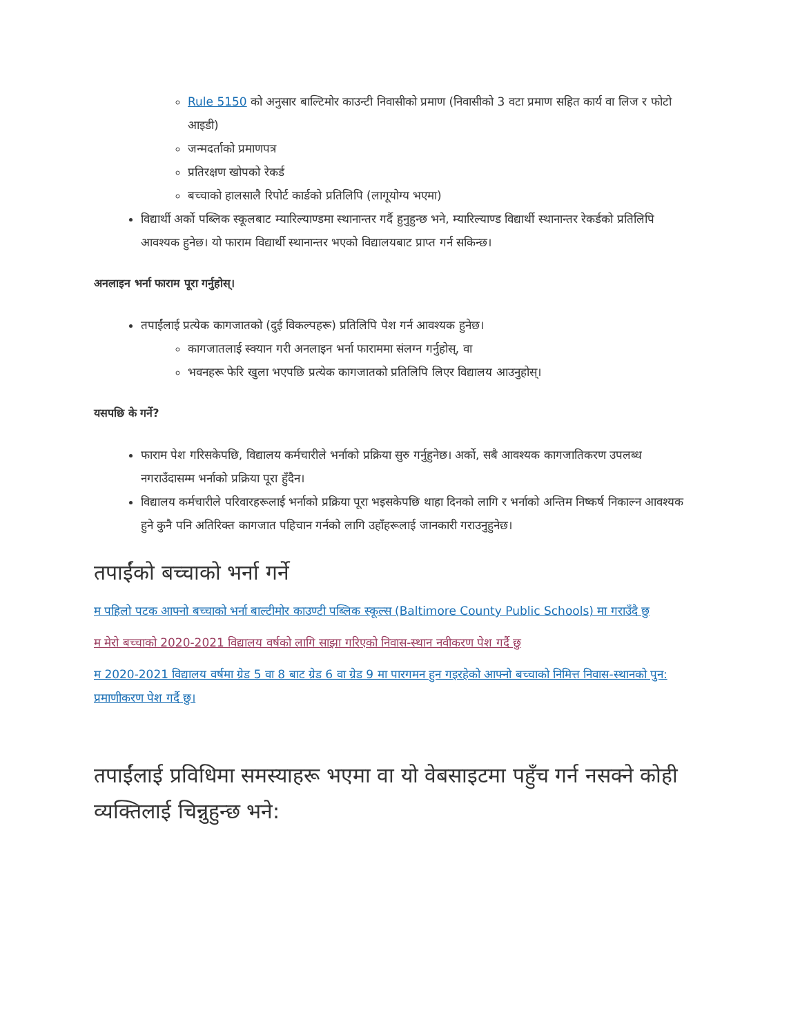Rule 5150 को अनुसार बाल्टिमोर काउन्टी निवासीको प्रमाण (निवासीको 3 वटा प्रमाण सहित कार्य वा लिज र फोटो आइडी)
जन्मदर्ताको प्रमाणपत्र
प्रतिरक्षण खोपको रेकर्ड
बच्चाको हालसालै रिपोर्ट कार्डको प्रतिलिपि (लागूयोग्य भएमा)
विद्यार्थी अर्को पब्लिक स्कूलबाट म्यारिल्याण्डमा स्थानान्तर गर्दै हुनुहुन्छ भने, म्यारिल्याण्ड विद्यार्थी स्थानान्तर रेकर्डको प्रतिलिपि आवश्यक हुनेछ। यो फाराम विद्यार्थी स्थानान्तर भएको विद्यालयबाट प्राप्त गर्न सकिन्छ।
अनलाइन भर्ना फाराम पूरा गर्नुहोस्।
तपाईंलाई प्रत्येक कागजातको (दुई विकल्पहरू) प्रतिलिपि पेश गर्न आवश्यक हुनेछ।
कागजातलाई स्क्यान गरी अनलाइन भर्ना फाराममा संलग्न गर्नुहोस्, वा
भवनहरू फेरि खुला भएपछि प्रत्येक कागजातको प्रतिलिपि लिएर विद्यालय आउनुहोस्।
यसपछि के गर्ने?
फाराम पेश गरिसकेपछि, विद्यालय कर्मचारीले भर्नाको प्रक्रिया सुरु गर्नुहुनेछ। अर्को, सबै आवश्यक कागजातिकरण उपलब्ध नगराउँदासम्म भर्नाको प्रक्रिया पूरा हुँदैन।
विद्यालय कर्मचारीले परिवारहरूलाई भर्नाको प्रक्रिया पूरा भइसकेपछि थाहा दिनको लागि र भर्नाको अन्तिम निष्कर्ष निकाल्न आवश्यक हुने कुनै पनि अतिरिक्त कागजात पहिचान गर्नको लागि उहाँहरूलाई जानकारी गराउनुहुनेछ।
तपाईंको बच्चाको भर्ना गर्ने
म पहिलो पटक आफ्नो बच्चाको भर्ना बाल्टीमोर काउण्टी पब्लिक स्कूल्स (Baltimore County Public Schools) मा गराउँदै छु
म मेरो बच्चाको 2020-2021 विद्यालय वर्षको लागि साझा गरिएको निवास-स्थान नवीकरण पेश गर्दै छु
म 2020-2021 विद्यालय वर्षमा ग्रेड 5 वा 8 बाट ग्रेड 6 वा ग्रेड 9 मा पारगमन हुन गइरहेको आफ्नो बच्चाको निमित्त निवास-स्थानको पुन: प्रमाणीकरण पेश गर्दै छु।
तपाईंलाई प्रविधिमा समस्याहरू भएमा वा यो वेबसाइटमा पहुँच गर्न नसक्ने कोही व्यक्तिलाई चिन्नुहुन्छ भने: